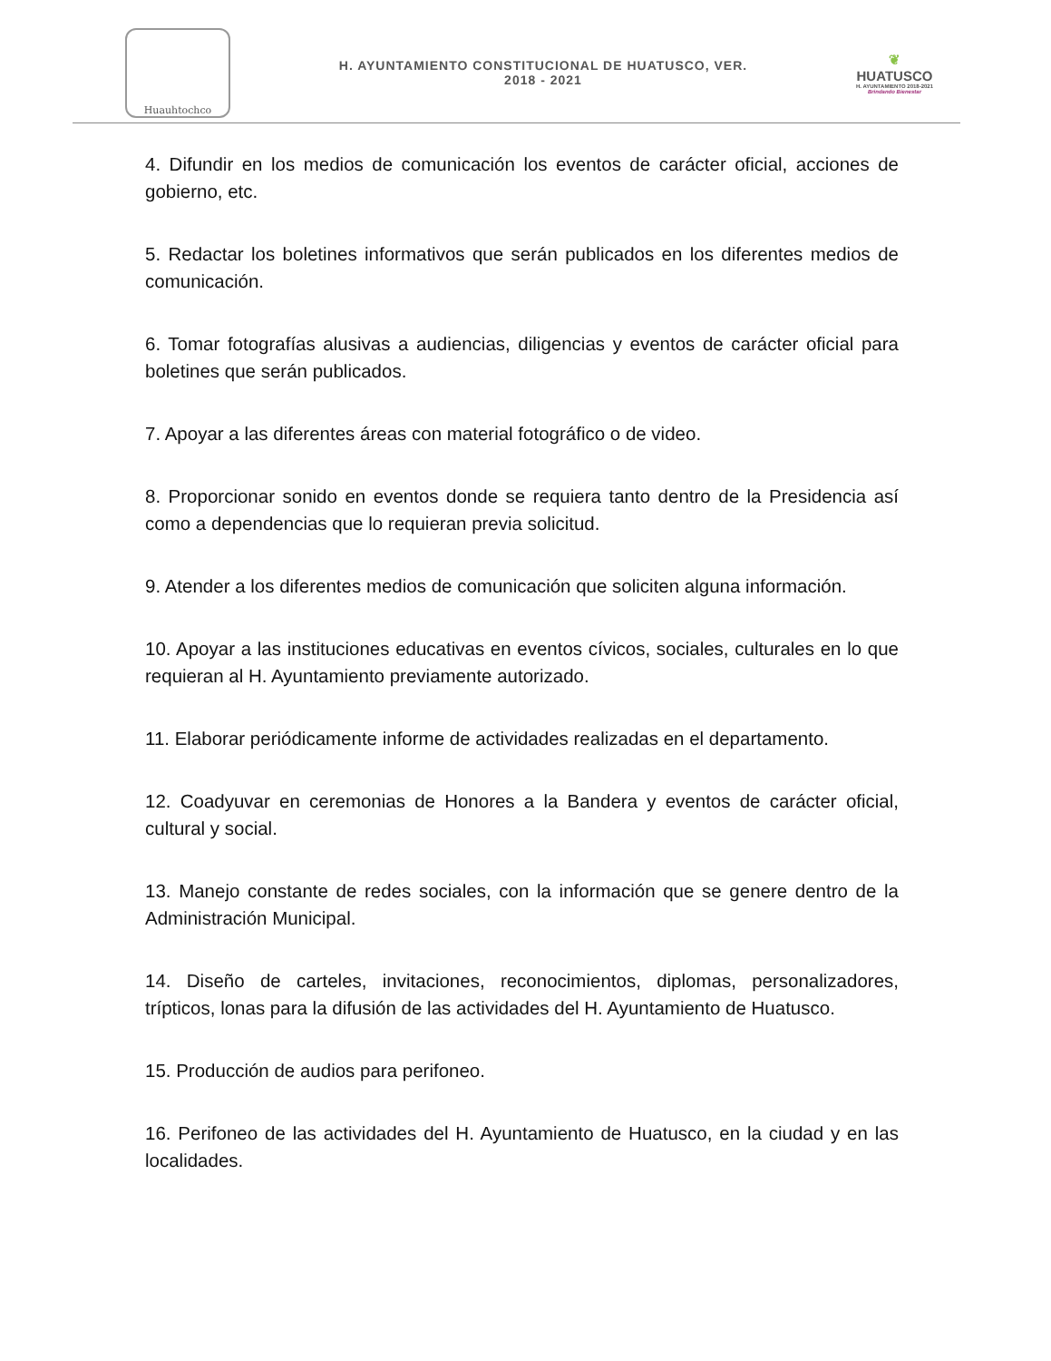Huauhtochco
H. AYUNTAMIENTO CONSTITUCIONAL DE HUATUSCO, VER.
2018 - 2021
❦
HUATUSCO
H. AYUNTAMIENTO 2018-2021
Brindando Bienestar
4. Difundir en los medios de comunicación los eventos de carácter oficial, acciones de gobierno, etc.
5. Redactar los boletines informativos que serán publicados en los diferentes medios de comunicación.
6. Tomar fotografías alusivas a audiencias, diligencias y eventos de carácter oficial para boletines que serán publicados.
7. Apoyar a las diferentes áreas con material fotográfico o de video.
8. Proporcionar sonido en eventos donde se requiera tanto dentro de la Presidencia así como a dependencias que lo requieran previa solicitud.
9. Atender a los diferentes medios de comunicación que soliciten alguna información.
10. Apoyar a las instituciones educativas en eventos cívicos, sociales, culturales en lo que requieran al H. Ayuntamiento previamente autorizado.
11. Elaborar periódicamente informe de actividades realizadas en el departamento.
12. Coadyuvar en ceremonias de Honores a la Bandera y eventos de carácter oficial, cultural y social.
13. Manejo constante de redes sociales, con la información que se genere dentro de la Administración Municipal.
14. Diseño de carteles, invitaciones, reconocimientos, diplomas, personalizadores, trípticos, lonas para la difusión de las actividades del H. Ayuntamiento de Huatusco.
15. Producción de audios para perifoneo.
16. Perifoneo de las actividades del H. Ayuntamiento de Huatusco, en la ciudad y en las localidades.